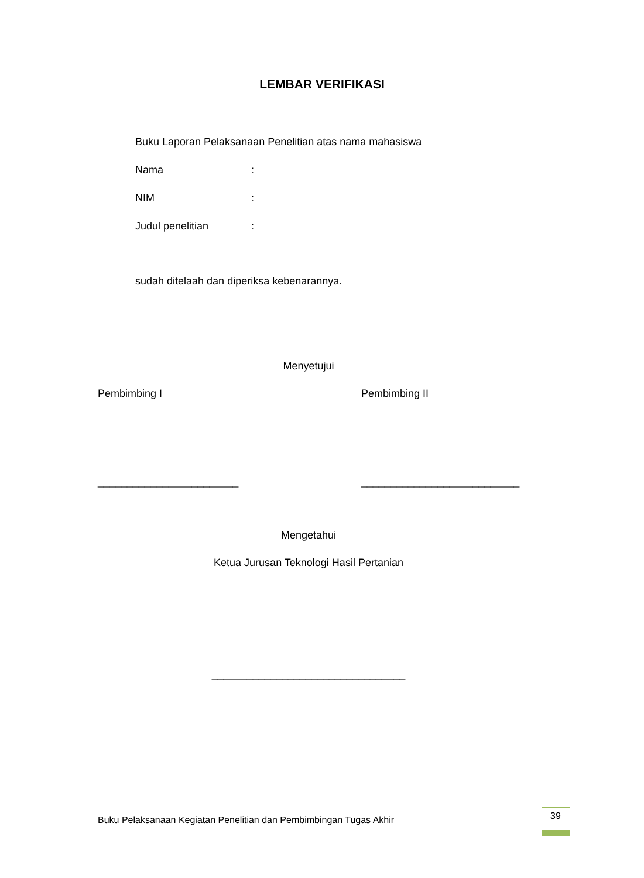LEMBAR VERIFIKASI
Buku Laporan Pelaksanaan Penelitian atas nama mahasiswa
Nama :
NIM :
Judul penelitian :
sudah ditelaah dan diperiksa kebenarannya.
Menyetujui
Pembimbing I Pembimbing II
________________________ ___________________________
Mengetahui
Ketua Jurusan Teknologi Hasil Pertanian
_________________________________
Buku Pelaksanaan Kegiatan Penelitian dan Pembimbingan Tugas Akhir
39